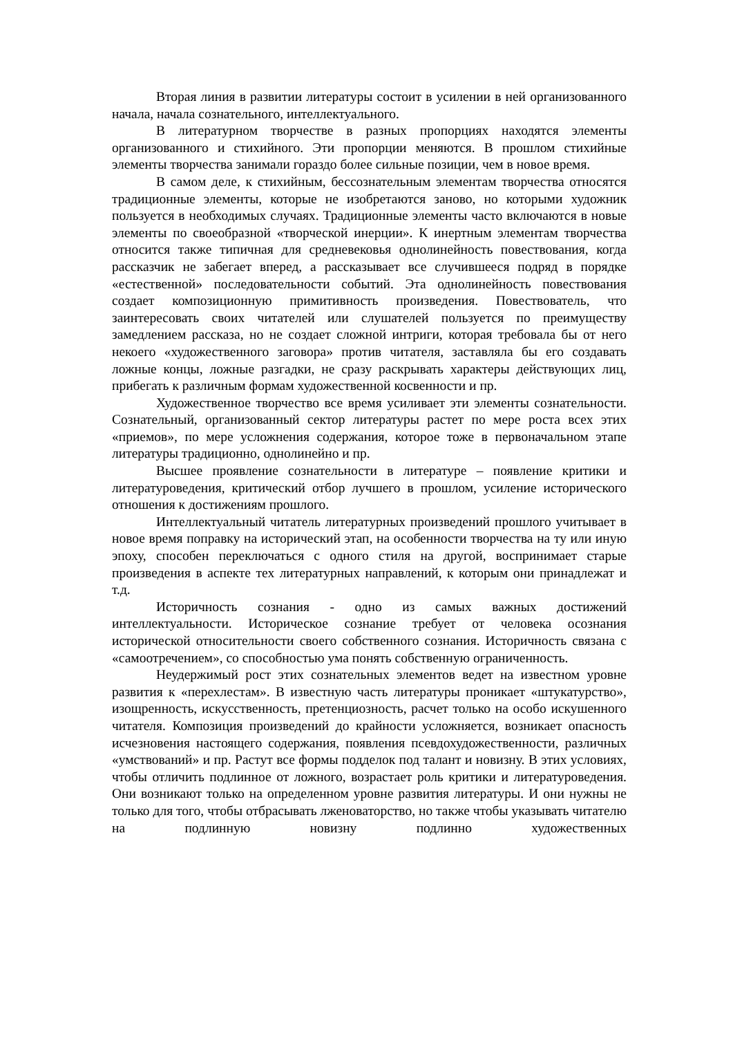Вторая линия в развитии литературы состоит в усилении в ней организованного начала, начала сознательного, интеллектуального.
В литературном творчестве в разных пропорциях находятся элементы организованного и стихийного. Эти пропорции меняются. В прошлом стихийные элементы творчества занимали гораздо более сильные позиции, чем в новое время.
В самом деле, к стихийным, бессознательным элементам творчества относятся традиционные элементы, которые не изобретаются заново, но которыми художник пользуется в необходимых случаях. Традиционные элементы часто включаются в новые элементы по своеобразной «творческой инерции». К инертным элементам творчества относится также типичная для средневековья однолинейность повествования, когда рассказчик не забегает вперед, а рассказывает все случившееся подряд в порядке «естественной» последовательности событий. Эта однолинейность повествования создает композиционную примитивность произведения. Повествователь, что заинтересовать своих читателей или слушателей пользуется по преимуществу замедлением рассказа, но не создает сложной интриги, которая требовала бы от него некоего «художественного заговора» против читателя, заставляла бы его создавать ложные концы, ложные разгадки, не сразу раскрывать характеры действующих лиц, прибегать к различным формам художественной косвенности и пр.
Художественное творчество все время усиливает эти элементы сознательности. Сознательный, организованный сектор литературы растет по мере роста всех этих «приемов», по мере усложнения содержания, которое тоже в первоначальном этапе литературы традиционно, однолинейно и пр.
Высшее проявление сознательности в литературе – появление критики и литературоведения, критический отбор лучшего в прошлом, усиление исторического отношения к достижениям прошлого.
Интеллектуальный читатель литературных произведений прошлого учитывает в новое время поправку на исторический этап, на особенности творчества на ту или иную эпоху, способен переключаться с одного стиля на другой, воспринимает старые произведения в аспекте тех литературных направлений, к которым они принадлежат и т.д.
Историчность сознания - одно из самых важных достижений интеллектуальности. Историческое сознание требует от человека осознания исторической относительности своего собственного сознания. Историчность связана с «самоотречением», со способностью ума понять собственную ограниченность.
Неудержимый рост этих сознательных элементов ведет на известном уровне развития к «перехлестам». В известную часть литературы проникает «штукатурство», изощренность, искусственность, претенциозность, расчет только на особо искушенного читателя. Композиция произведений до крайности усложняется, возникает опасность исчезновения настоящего содержания, появления псевдохудожественности, различных «умствований» и пр. Растут все формы подделок под талант и новизну. В этих условиях, чтобы отличить подлинное от ложного, возрастает роль критики и литературоведения. Они возникают только на определенном уровне развития литературы. И они нужны не только для того, чтобы отбрасывать лженоваторство, но также чтобы указывать читателю на подлинную новизну подлинно художественных